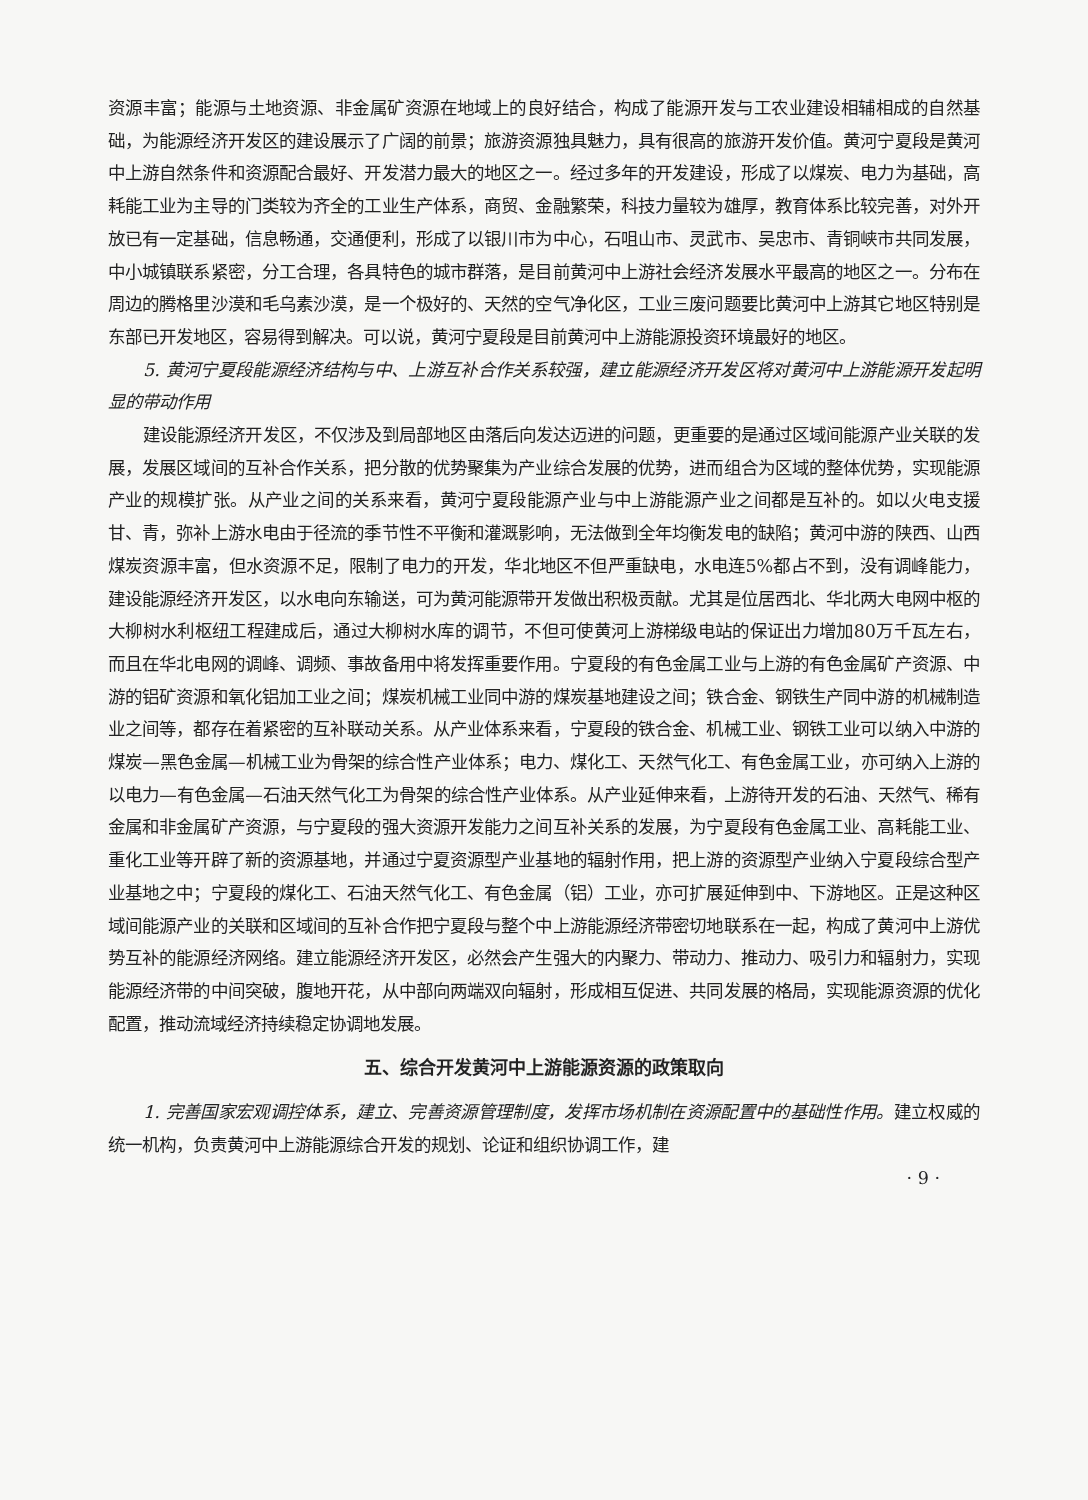资源丰富；能源与土地资源、非金属矿资源在地域上的良好结合，构成了能源开发与工农业建设相辅相成的自然基础，为能源经济开发区的建设展示了广阔的前景；旅游资源独具魅力，具有很高的旅游开发价值。黄河宁夏段是黄河中上游自然条件和资源配合最好、开发潜力最大的地区之一。经过多年的开发建设，形成了以煤炭、电力为基础，高耗能工业为主导的门类较为齐全的工业生产体系，商贸、金融繁荣，科技力量较为雄厚，教育体系比较完善，对外开放已有一定基础，信息畅通，交通便利，形成了以银川市为中心，石咀山市、灵武市、吴忠市、青铜峡市共同发展，中小城镇联系紧密，分工合理，各具特色的城市群落，是目前黄河中上游社会经济发展水平最高的地区之一。分布在周边的腾格里沙漠和毛乌素沙漠，是一个极好的、天然的空气净化区，工业三废问题要比黄河中上游其它地区特别是东部已开发地区，容易得到解决。可以说，黄河宁夏段是目前黄河中上游能源投资环境最好的地区。
5. 黄河宁夏段能源经济结构与中、上游互补合作关系较强，建立能源经济开发区将对黄河中上游能源开发起明显的带动作用
建设能源经济开发区，不仅涉及到局部地区由落后向发达迈进的问题，更重要的是通过区域间能源产业关联的发展，发展区域间的互补合作关系，把分散的优势聚集为产业综合发展的优势，进而组合为区域的整体优势，实现能源产业的规模扩张。从产业之间的关系来看，黄河宁夏段能源产业与中上游能源产业之间都是互补的。如以火电支援甘、青，弥补上游水电由于径流的季节性不平衡和灌溉影响，无法做到全年均衡发电的缺陷；黄河中游的陕西、山西煤炭资源丰富，但水资源不足，限制了电力的开发，华北地区不但严重缺电，水电连5%都占不到，没有调峰能力，建设能源经济开发区，以水电向东输送，可为黄河能源带开发做出积极贡献。尤其是位居西北、华北两大电网中枢的大柳树水利枢纽工程建成后，通过大柳树水库的调节，不但可使黄河上游梯级电站的保证出力增加80万千瓦左右，而且在华北电网的调峰、调频、事故备用中将发挥重要作用。宁夏段的有色金属工业与上游的有色金属矿产资源、中游的铝矿资源和氧化铝加工业之间；煤炭机械工业同中游的煤炭基地建设之间；铁合金、钢铁生产同中游的机械制造业之间等，都存在着紧密的互补联动关系。从产业体系来看，宁夏段的铁合金、机械工业、钢铁工业可以纳入中游的煤炭—黑色金属—机械工业为骨架的综合性产业体系；电力、煤化工、天然气化工、有色金属工业，亦可纳入上游的以电力—有色金属—石油天然气化工为骨架的综合性产业体系。从产业延伸来看，上游待开发的石油、天然气、稀有金属和非金属矿产资源，与宁夏段的强大资源开发能力之间互补关系的发展，为宁夏段有色金属工业、高耗能工业、重化工业等开辟了新的资源基地，并通过宁夏资源型产业基地的辐射作用，把上游的资源型产业纳入宁夏段综合型产业基地之中；宁夏段的煤化工、石油天然气化工、有色金属（铝）工业，亦可扩展延伸到中、下游地区。正是这种区域间能源产业的关联和区域间的互补合作把宁夏段与整个中上游能源经济带密切地联系在一起，构成了黄河中上游优势互补的能源经济网络。建立能源经济开发区，必然会产生强大的内聚力、带动力、推动力、吸引力和辐射力，实现能源经济带的中间突破，腹地开花，从中部向两端双向辐射，形成相互促进、共同发展的格局，实现能源资源的优化配置，推动流域经济持续稳定协调地发展。
五、综合开发黄河中上游能源资源的政策取向
1. 完善国家宏观调控体系，建立、完善资源管理制度，发挥市场机制在资源配置中的基础性作用。建立权威的统一机构，负责黄河中上游能源综合开发的规划、论证和组织协调工作，建
· 9 ·